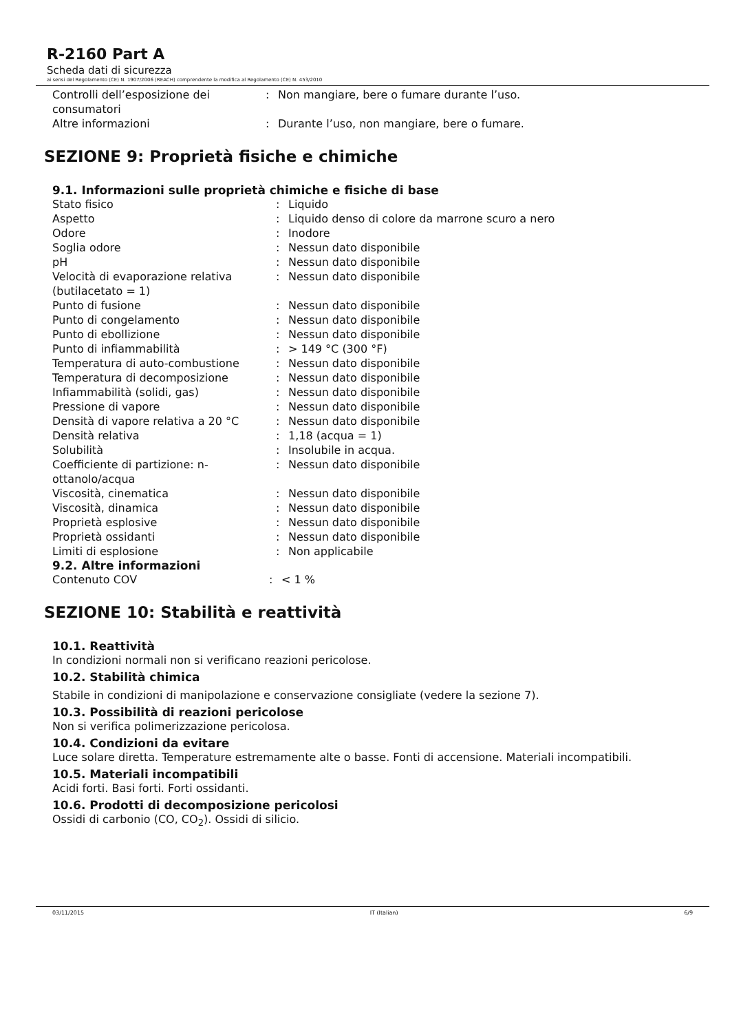R-2160 Part A
Scheda dati di sicurezza
ai sensi del Regolamento (CE) N. 1907/2006 (REACH) comprendente la modifica al Regolamento (CE) N. 453/2010
| Controlli dell’esposizione dei consumatori | : | Non mangiare, bere o fumare durante l’uso. |
| Altre informazioni | : | Durante l’uso, non mangiare, bere o fumare. |
SEZIONE 9: Proprietà fisiche e chimiche
9.1. Informazioni sulle proprietà chimiche e fisiche di base
| Stato fisico | : | Liquido |
| Aspetto | : | Liquido denso di colore da marrone scuro a nero |
| Odore | : | Inodore |
| Soglia odore | : | Nessun dato disponibile |
| pH | : | Nessun dato disponibile |
| Velocità di evaporazione relativa (butilacetato = 1) | : | Nessun dato disponibile |
| Punto di fusione | : | Nessun dato disponibile |
| Punto di congelamento | : | Nessun dato disponibile |
| Punto di ebollizione | : | Nessun dato disponibile |
| Punto di infiammabilità | : | > 149 °C (300 °F) |
| Temperatura di auto-combustione | : | Nessun dato disponibile |
| Temperatura di decomposizione | : | Nessun dato disponibile |
| Infiammabilità (solidi, gas) | : | Nessun dato disponibile |
| Pressione di vapore | : | Nessun dato disponibile |
| Densità di vapore relativa a 20 °C | : | Nessun dato disponibile |
| Densità relativa | : | 1,18 (acqua = 1) |
| Solubilità | : | Insolubile in acqua. |
| Coefficiente di partizione: n-ottanolo/acqua | : | Nessun dato disponibile |
| Viscosità, cinematica | : | Nessun dato disponibile |
| Viscosità, dinamica | : | Nessun dato disponibile |
| Proprietà esplosive | : | Nessun dato disponibile |
| Proprietà ossidanti | : | Nessun dato disponibile |
| Limiti di esplosione | : | Non applicabile |
9.2. Altre informazioni
| Contenuto COV | : | < 1 % |
SEZIONE 10: Stabilità e reattività
10.1. Reattività
In condizioni normali non si verificano reazioni pericolose.
10.2. Stabilità chimica
Stabile in condizioni di manipolazione e conservazione consigliate (vedere la sezione 7).
10.3. Possibilità di reazioni pericolose
Non si verifica polimerizzazione pericolosa.
10.4. Condizioni da evitare
Luce solare diretta. Temperature estremamente alte o basse. Fonti di accensione. Materiali incompatibili.
10.5. Materiali incompatibili
Acidi forti. Basi forti. Forti ossidanti.
10.6. Prodotti di decomposizione pericolosi
Ossidi di carbonio (CO, CO<sub>2</sub>). Ossidi di silicio.
03/11/2015 IT (Italian) 6/9